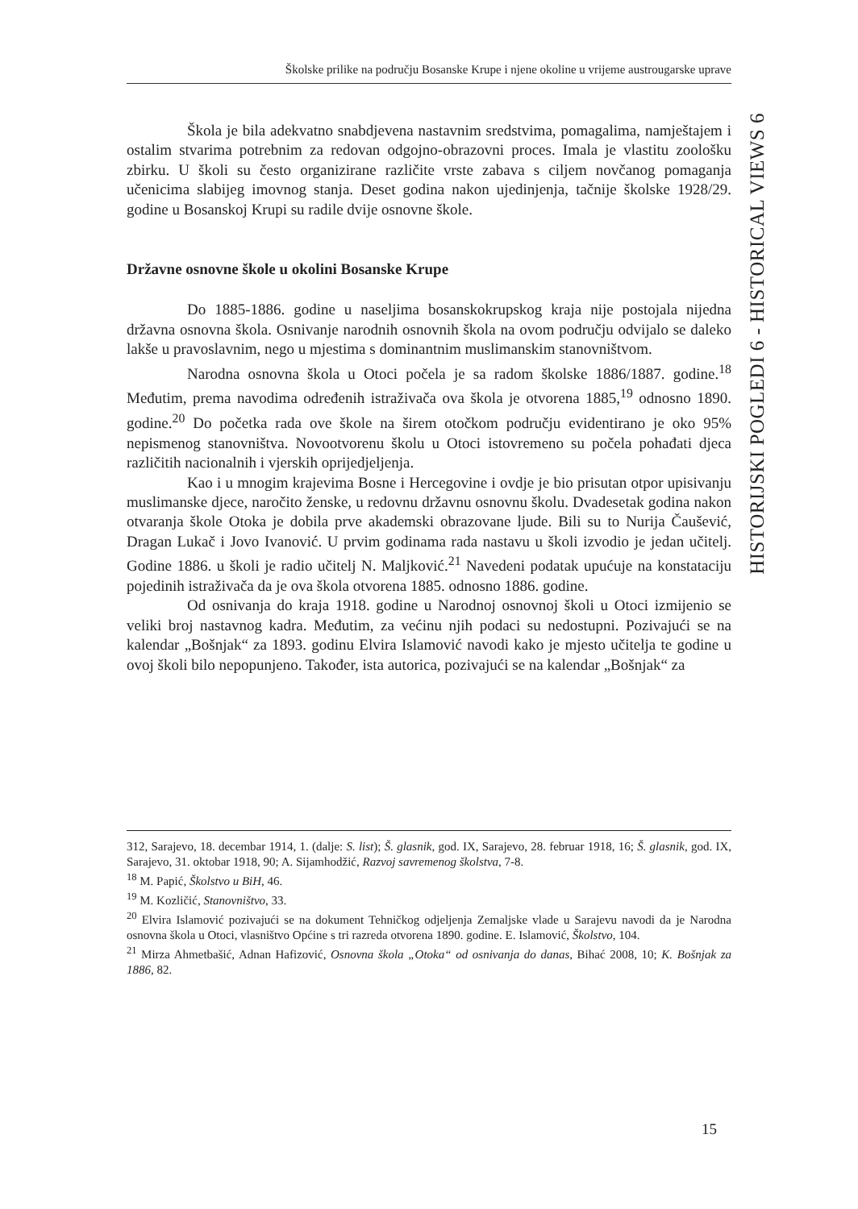Školske prilike na području Bosanske Krupe i njene okoline u vrijeme austrougarske uprave
HISTORIJSKI POGLEDI 6 - HISTORICAL VIEWS 6
Škola je bila adekvatno snabdjevena nastavnim sredstvima, pomagalima, namještajem i ostalim stvarima potrebnim za redovan odgojno-obrazovni proces. Imala je vlastitu zoološku zbirku. U školi su često organizirane različite vrste zabava s ciljem novčanog pomaganja učenicima slabijeg imovnog stanja. Deset godina nakon ujedinjenja, tačnije školske 1928/29. godine u Bosanskoj Krupi su radile dvije osnovne škole.
Državne osnovne škole u okolini Bosanske Krupe
Do 1885-1886. godine u naseljima bosanskokrupskog kraja nije postojala nijedna državna osnovna škola. Osnivanje narodnih osnovnih škola na ovom području odvijalo se daleko lakše u pravoslavnim, nego u mjestima s dominantnim muslimanskim stanovništvom.
Narodna osnovna škola u Otoci počela je sa radom školske 1886/1887. godine.<sup>18</sup> Međutim, prema navodima određenih istraživača ova škola je otvorena 1885,<sup>19</sup> odnosno 1890. godine.<sup>20</sup> Do početka rada ove škole na širem otočkom području evidentirano je oko 95% nepismenog stanovništva. Novootvorenu školu u Otoci istovremeno su počela pohađati djeca različitih nacionalnih i vjerskih oprijedjeljenja.
Kao i u mnogim krajevima Bosne i Hercegovine i ovdje je bio prisutan otpor upisivanju muslimanske djece, naročito ženske, u redovnu državnu osnovnu školu. Dvadesetak godina nakon otvaranja škole Otoka je dobila prve akademski obrazovane ljude. Bili su to Nurija Čaušević, Dragan Lukač i Jovo Ivanović. U prvim godinama rada nastavu u školi izvodio je jedan učitelj. Godine 1886. u školi je radio učitelj N. Maljković.<sup>21</sup> Navedeni podatak upućuje na konstataciju pojedinih istraživača da je ova škola otvorena 1885. odnosno 1886. godine.
Od osnivanja do kraja 1918. godine u Narodnoj osnovnoj školi u Otoci izmijenio se veliki broj nastavnog kadra. Međutim, za većinu njih podaci su nedostupni. Pozivajući se na kalendar „Bošnjak“ za 1893. godinu Elvira Islamović navodi kako je mjesto učitelja te godine u ovoj školi bilo nepopunjeno. Također, ista autorica, pozivajući se na kalendar „Bošnjak“ za
312, Sarajevo, 18. decembar 1914, 1. (dalje: S. list); Š. glasnik, god. IX, Sarajevo, 28. februar 1918, 16; Š. glasnik, god. IX, Sarajevo, 31. oktobar 1918, 90; A. Sijamhodžić, Razvoj savremenog školstva, 7-8.
<sup>18</sup> M. Papić, Školstvo u BiH, 46.
<sup>19</sup> M. Kozličić, Stanovništvo, 33.
<sup>20</sup> Elvira Islamović pozivajući se na dokument Tehničkog odjeljenja Zemaljske vlade u Sarajevu navodi da je Narodna osnovna škola u Otoci, vlasništvo Općine s tri razreda otvorena 1890. godine. E. Islamović, Školstvo, 104.
<sup>21</sup> Mirza Ahmetbašić, Adnan Hafizović, Osnovna škola „Otoka“ od osnivanja do danas, Bihać 2008, 10; K. Bošnjak za 1886, 82.
15